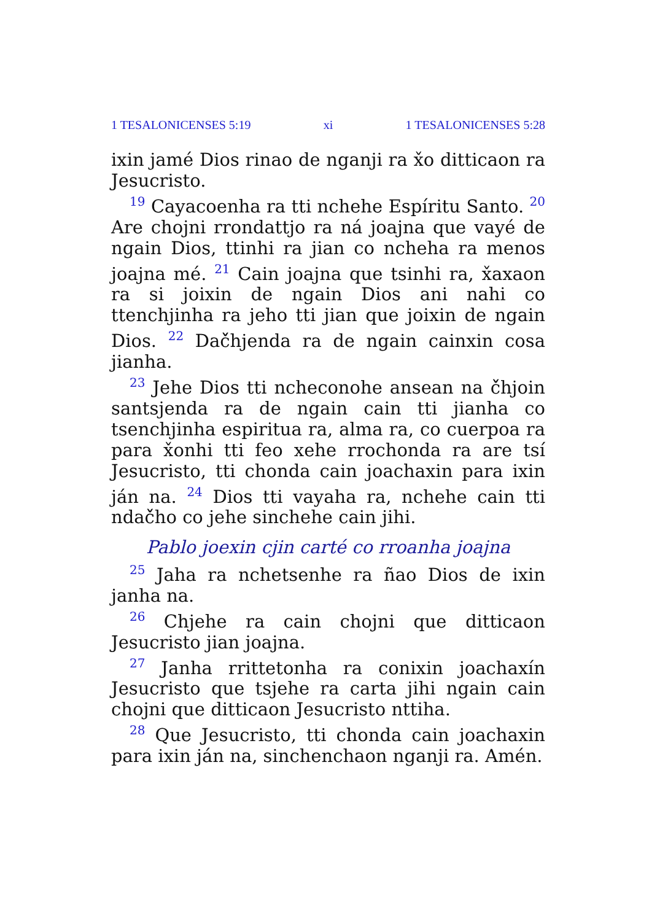1 TESALONICENSES 5:19 xi 1 TESALONICENSES 5:28
ixin jamé Dios rinao de nganji ra x̌o ditticaon ra Jesucristo.
<sup>19</sup> Cayacoenha ra tti nchehe Espíritu Santo. <sup>20</sup> Are chojni rrondattjo ra ná joajna que vayé de ngain Dios, ttinhi ra jian co ncheha ra menos joajna mé. <sup>21</sup> Cain joajna que tsinhi ra, x̌axaon ra si joixin de ngain Dios ani nahi co ttenchjinha ra jeho tti jian que joixin de ngain Dios. <sup>22</sup> Dač̌hjenda ra de ngain cainxin cosa jianha.
<sup>23</sup> Jehe Dios tti ncheconohe ansean na č̌hjoin santsjenda ra de ngain cain tti jianha co tsenchjinha espiritua ra, alma ra, co cuerpoa ra para x̌onhi tti feo xehe rrochonda ra are tsí Jesucristo, tti chonda cain joachaxin para ixin ján na. <sup>24</sup> Dios tti vayaha ra, nchehe cain tti ndač̌ho co jehe sinchehe cain jihi.
Pablo joexin cjin carté co rroanha joajna
<sup>25</sup> Jaha ra nchetsenhe ra ñao Dios de ixin janha na.
<sup>26</sup> Chjehe ra cain chojni que ditticaon Jesucristo jian joajna.
<sup>27</sup> Janha rrittetonha ra conixin joachaxín Jesucristo que tsjehe ra carta jihi ngain cain chojni que ditticaon Jesucristo nttiha.
<sup>28</sup> Que Jesucristo, tti chonda cain joachaxin para ixin ján na, sinchenchaon nganji ra. Amén.